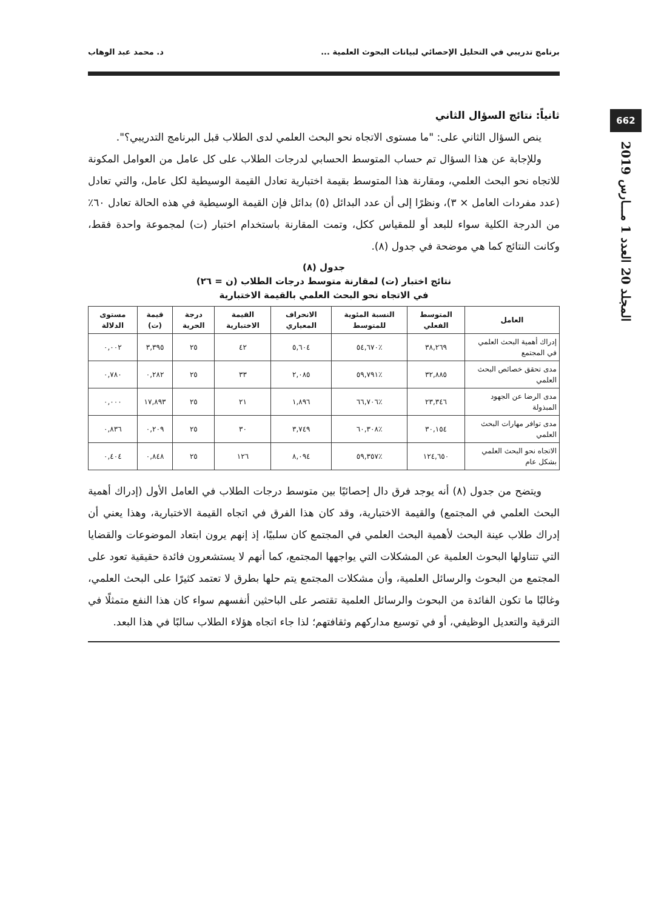برنامج تدريبي في التحليل الإحصائي لبيانات البحوث العلمية ... د. محمد عبد الوهاب
662
المجلد 20 العدد 1 مـــارس 2019
ثانياً: نتائج السؤال الثاني
ينص السؤال الثاني على: "ما مستوى الاتجاه نحو البحث العلمي لدى الطلاب قبل البرنامج التدريبي؟".
وللإجابة عن هذا السؤال تم حساب المتوسط الحسابي لدرجات الطلاب على كل عامل من العوامل المكونة للاتجاه نحو البحث العلمي، ومقارنة هذا المتوسط بقيمة اختبارية تعادل القيمة الوسيطية لكل عامل، والتي تعادل (عدد مفردات العامل × ٣)، ونظرًا إلى أن عدد البدائل (٥) بدائل فإن القيمة الوسيطية في هذه الحالة تعادل ٦٠٪ من الدرجة الكلية سواء للبعد أو للمقياس ككل، وتمت المقارنة باستخدام اختبار (ت) لمجموعة واحدة فقط، وكانت النتائج كما هي موضحة في جدول (٨).
جدول (٨)
نتائج اختبار (ت) لمقارنة متوسط درجات الطلاب (ن = ٢٦)
في الاتجاه نحو البحث العلمي بالقيمة الاختبارية
| العامل | المتوسط الفعلي | النسبة المئوية للمتوسط | الانحراف المعياري | القيمة الاختبارية | درجة الحرية | قيمة (ت) | مستوى الدلالة |
| --- | --- | --- | --- | --- | --- | --- | --- |
| إدراك أهمية البحث العلمي في المجتمع | ٣٨,٢٦٩ | ٪٥٤,٦٧٠ | ٥,٦٠٤ | ٤٢ | ٢٥ | ٣,٣٩٥ | ٠,٠٠٢ |
| مدى تحقق خصائص البحث العلمي | ٣٢,٨٨٥ | ٪٥٩,٧٩١ | ٢,٠٨٥ | ٣٣ | ٢٥ | ٠,٢٨٢ | ٠,٧٨٠ |
| مدى الرضا عن الجهود المبذولة | ٢٣,٣٤٦ | ٪٦٦,٧٠٦ | ١,٨٩٦ | ٢١ | ٢٥ | ١٧,٨٩٣ | ٠,٠٠٠ |
| مدى توافر مهارات البحث العلمي | ٣٠,١٥٤ | ٪٦٠,٣٠٨ | ٣,٧٤٩ | ٣٠ | ٢٥ | ٠,٢٠٩ | ٠,٨٣٦ |
| الاتجاه نحو البحث العلمي بشكل عام | ١٢٤,٦٥٠ | ٪٥٩,٣٥٧ | ٨,٠٩٤ | ١٢٦ | ٢٥ | ٠,٨٤٨ | ٠,٤٠٤ |
ويتضح من جدول (٨) أنه يوجد فرق دال إحصائيًا بين متوسط درجات الطلاب في العامل الأول (إدراك أهمية البحث العلمي في المجتمع) والقيمة الاختبارية، وقد كان هذا الفرق في اتجاه القيمة الاختبارية، وهذا يعني أن إدراك طلاب عينة البحث لأهمية البحث العلمي في المجتمع كان سلبيًا، إذ إنهم يرون ابتعاد الموضوعات والقضايا التي تتناولها البحوث العلمية عن المشكلات التي يواجهها المجتمع، كما أنهم لا يستشعرون فائدة حقيقية تعود على المجتمع من البحوث والرسائل العلمية، وأن مشكلات المجتمع يتم حلها بطرق لا تعتمد كثيرًا على البحث العلمي، وغالبًا ما تكون الفائدة من البحوث والرسائل العلمية تقتصر على الباحثين أنفسهم سواء كان هذا النفع متمثلًا في الترقية والتعديل الوظيفي، أو في توسيع مداركهم وثقافتهم؛ لذا جاء اتجاه هؤلاء الطلاب سالبًا في هذا البعد.